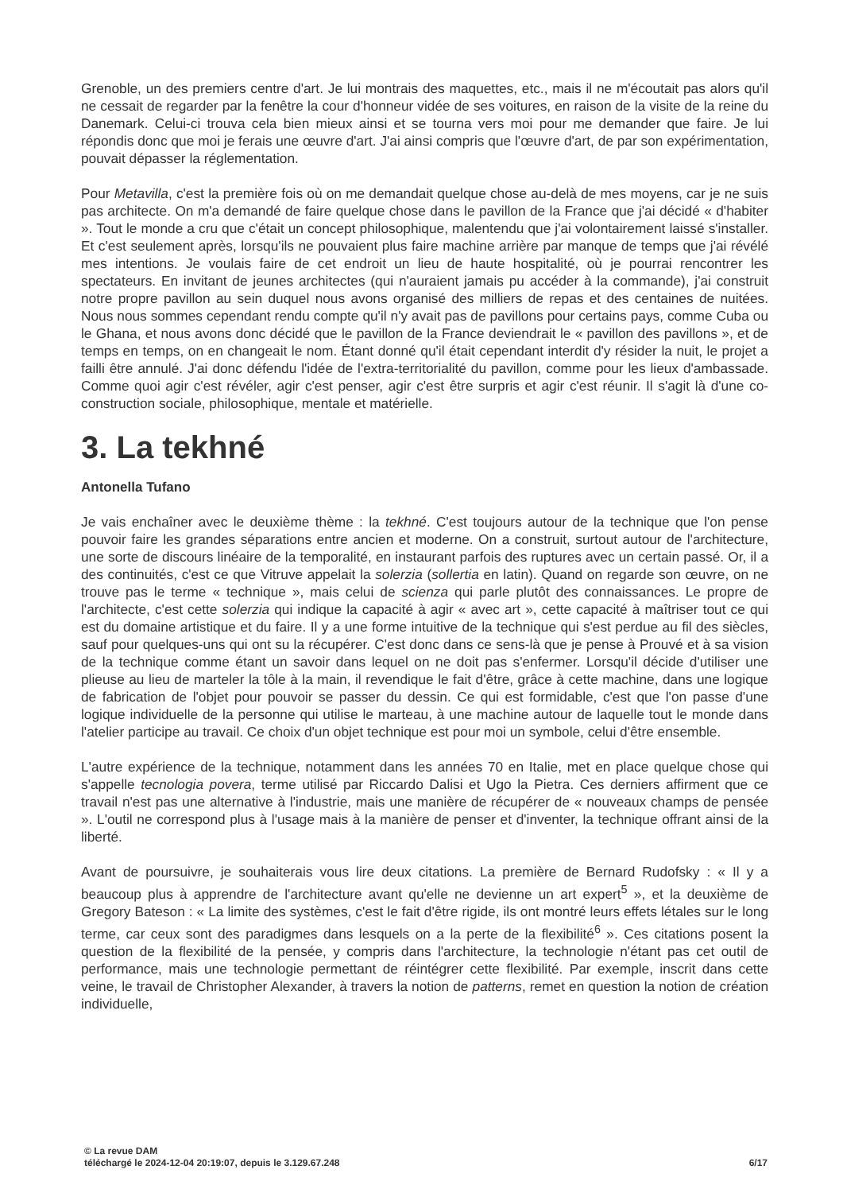Grenoble, un des premiers centre d'art. Je lui montrais des maquettes, etc., mais il ne m'écoutait pas alors qu'il ne cessait de regarder par la fenêtre la cour d'honneur vidée de ses voitures, en raison de la visite de la reine du Danemark. Celui-ci trouva cela bien mieux ainsi et se tourna vers moi pour me demander que faire. Je lui répondis donc que moi je ferais une œuvre d'art. J'ai ainsi compris que l'œuvre d'art, de par son expérimentation, pouvait dépasser la réglementation.
Pour Metavilla, c'est la première fois où on me demandait quelque chose au-delà de mes moyens, car je ne suis pas architecte. On m'a demandé de faire quelque chose dans le pavillon de la France que j'ai décidé « d'habiter ». Tout le monde a cru que c'était un concept philosophique, malentendu que j'ai volontairement laissé s'installer. Et c'est seulement après, lorsqu'ils ne pouvaient plus faire machine arrière par manque de temps que j'ai révélé mes intentions. Je voulais faire de cet endroit un lieu de haute hospitalité, où je pourrai rencontrer les spectateurs. En invitant de jeunes architectes (qui n'auraient jamais pu accéder à la commande), j'ai construit notre propre pavillon au sein duquel nous avons organisé des milliers de repas et des centaines de nuitées. Nous nous sommes cependant rendu compte qu'il n'y avait pas de pavillons pour certains pays, comme Cuba ou le Ghana, et nous avons donc décidé que le pavillon de la France deviendrait le « pavillon des pavillons », et de temps en temps, on en changeait le nom. Étant donné qu'il était cependant interdit d'y résider la nuit, le projet a failli être annulé. J'ai donc défendu l'idée de l'extra-territorialité du pavillon, comme pour les lieux d'ambassade. Comme quoi agir c'est révéler, agir c'est penser, agir c'est être surpris et agir c'est réunir. Il s'agit là d'une co-construction sociale, philosophique, mentale et matérielle.
3. La tekhné
Antonella Tufano
Je vais enchaîner avec le deuxième thème : la tekhné. C'est toujours autour de la technique que l'on pense pouvoir faire les grandes séparations entre ancien et moderne. On a construit, surtout autour de l'architecture, une sorte de discours linéaire de la temporalité, en instaurant parfois des ruptures avec un certain passé. Or, il a des continuités, c'est ce que Vitruve appelait la solerzia (sollertia en latin). Quand on regarde son œuvre, on ne trouve pas le terme « technique », mais celui de scienza qui parle plutôt des connaissances. Le propre de l'architecte, c'est cette solerzia qui indique la capacité à agir « avec art », cette capacité à maîtriser tout ce qui est du domaine artistique et du faire. Il y a une forme intuitive de la technique qui s'est perdue au fil des siècles, sauf pour quelques-uns qui ont su la récupérer. C'est donc dans ce sens-là que je pense à Prouvé et à sa vision de la technique comme étant un savoir dans lequel on ne doit pas s'enfermer. Lorsqu'il décide d'utiliser une plieuse au lieu de marteler la tôle à la main, il revendique le fait d'être, grâce à cette machine, dans une logique de fabrication de l'objet pour pouvoir se passer du dessin. Ce qui est formidable, c'est que l'on passe d'une logique individuelle de la personne qui utilise le marteau, à une machine autour de laquelle tout le monde dans l'atelier participe au travail. Ce choix d'un objet technique est pour moi un symbole, celui d'être ensemble.
L'autre expérience de la technique, notamment dans les années 70 en Italie, met en place quelque chose qui s'appelle tecnologia povera, terme utilisé par Riccardo Dalisi et Ugo la Pietra. Ces derniers affirment que ce travail n'est pas une alternative à l'industrie, mais une manière de récupérer de « nouveaux champs de pensée ». L'outil ne correspond plus à l'usage mais à la manière de penser et d'inventer, la technique offrant ainsi de la liberté.
Avant de poursuivre, je souhaiterais vous lire deux citations. La première de Bernard Rudofsky : « Il y a beaucoup plus à apprendre de l'architecture avant qu'elle ne devienne un art expert<sup>5</sup> », et la deuxième de Gregory Bateson : « La limite des systèmes, c'est le fait d'être rigide, ils ont montré leurs effets létales sur le long terme, car ceux sont des paradigmes dans lesquels on a la perte de la flexibilité<sup>6</sup> ». Ces citations posent la question de la flexibilité de la pensée, y compris dans l'architecture, la technologie n'étant pas cet outil de performance, mais une technologie permettant de réintégrer cette flexibilité. Par exemple, inscrit dans cette veine, le travail de Christopher Alexander, à travers la notion de patterns, remet en question la notion de création individuelle,
© La revue DAM
téléchargé le 2024-12-04 20:19:07, depuis le 3.129.67.248 6/17